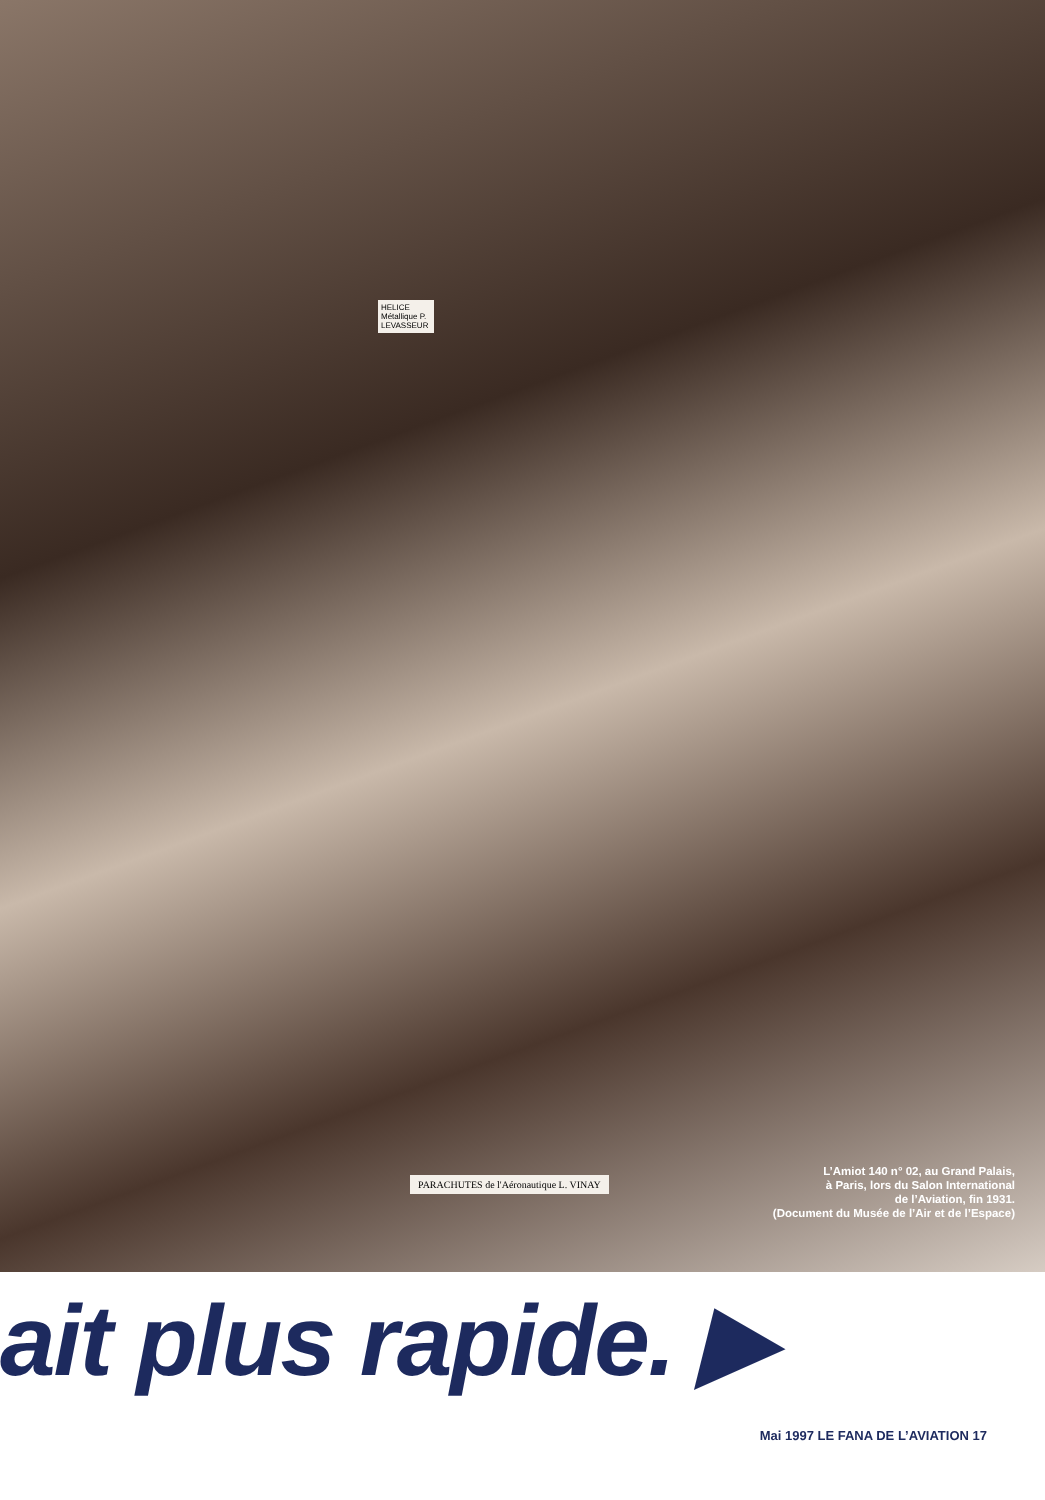HELICE Métallique P. LEVASSEUR
PARACHUTES de l'Aéronautique L. VINAY
L’Amiot 140 n° 02, au Grand Palais,
à Paris, lors du Salon International
de l’Aviation, fin 1931.
(Document du Musée de l’Air et de l’Espace)
ait plus rapide. ▶
Mai 1997 LE FANA DE L’AVIATION 17